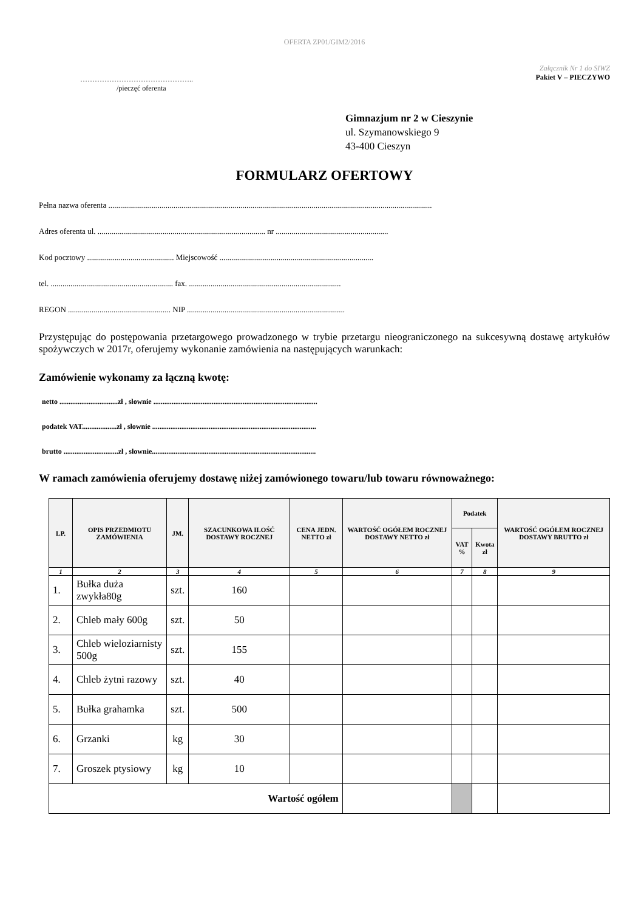OFERTA ZP01/GIM2/2016
………………………………………..
/pieczęć oferenta
Załącznik Nr 1 do SIWZ
Pakiet V – PIECZYWO
Gimnazjum nr 2 w Cieszynie
ul. Szymanowskiego 9
43-400 Cieszyn
FORMULARZ OFERTOWY
Pełna nazwa oferenta ....................................................................................................................................................................
Adres oferenta ul. ..................................................................................... nr .........................................................
Kod pocztowy ............................................ Miejscowość ..............................................................................
tel. .............................................................. fax. .............................................................................
REGON .................................................... NIP ................................................................................
Przystępując do postępowania przetargowego prowadzonego w trybie przetargu nieograniczonego na sukcesywną dostawę artykułów spożywczych w 2017r, oferujemy wykonanie zamówienia na następujących warunkach:
Zamówienie wykonamy za łączną kwotę:
netto ................................zł , słownie ..........................................................................................
podatek VAT...................zł , słownie ..........................................................................................
brutto ..............................zł , słownie..........................................................................................
W ramach zamówienia oferujemy dostawę niżej zamówionego towaru/lub towaru równoważnego:
| LP. | OPIS PRZEDMIOTU ZAMÓWIENIA | JM. | SZACUNKOWA ILOŚĆ DOSTAWY ROCZNEJ | CENA JEDN. NETTO zł | WARTOŚĆ OGÓŁEM ROCZNEJ DOSTAWY NETTO zł | Podatek | | WARTOŚĆ OGÓŁEM ROCZNEJ DOSTAWY BRUTTO zł |
| --- | --- | --- | --- | --- | --- | --- | --- | --- |
| | | | | | | VAT % | Kwota zł | |
| 1 | 2 | 3 | 4 | 5 | 6 | 7 | 8 | 9 |
| 1. | Bułka duża zwykła80g | szt. | 160 | | | | | |
| 2. | Chleb mały 600g | szt. | 50 | | | | | |
| 3. | Chleb wieloziarnisty 500g | szt. | 155 | | | | | |
| 4. | Chleb żytni razowy | szt. | 40 | | | | | |
| 5. | Bułka grahamka | szt. | 500 | | | | | |
| 6. | Grzanki | kg | 30 | | | | | |
| 7. | Groszek ptysiowy | kg | 10 | | | | | |
| Wartość ogółem | | | | | | | | |